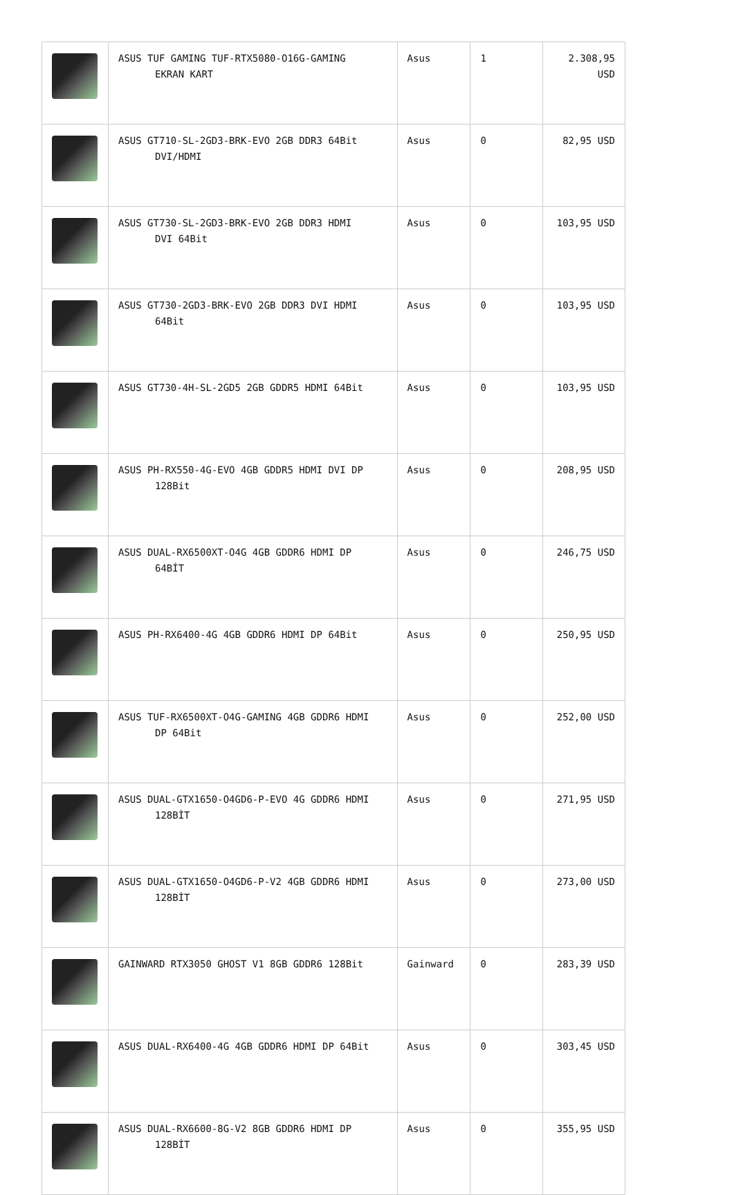| | ASUS TUF GAMING TUF-RTX5080-O16G-GAMING EKRAN KART | Asus | 1 | 2.308,95 USD |
| | ASUS GT710-SL-2GD3-BRK-EVO 2GB DDR3 64Bit DVI/HDMI | Asus | 0 | 82,95 USD |
| | ASUS GT730-SL-2GD3-BRK-EVO 2GB DDR3 HDMI DVI 64Bit | Asus | 0 | 103,95 USD |
| | ASUS GT730-2GD3-BRK-EVO 2GB DDR3 DVI HDMI 64Bit | Asus | 0 | 103,95 USD |
| | ASUS GT730-4H-SL-2GD5 2GB GDDR5 HDMI 64Bit | Asus | 0 | 103,95 USD |
| | ASUS PH-RX550-4G-EVO 4GB GDDR5 HDMI DVI DP 128Bit | Asus | 0 | 208,95 USD |
| | ASUS DUAL-RX6500XT-O4G 4GB GDDR6 HDMI DP 64BİT | Asus | 0 | 246,75 USD |
| | ASUS PH-RX6400-4G 4GB GDDR6 HDMI DP 64Bit | Asus | 0 | 250,95 USD |
| | ASUS TUF-RX6500XT-O4G-GAMING 4GB GDDR6 HDMI DP 64Bit | Asus | 0 | 252,00 USD |
| | ASUS DUAL-GTX1650-O4GD6-P-EVO 4G GDDR6 HDMI 128BİT | Asus | 0 | 271,95 USD |
| | ASUS DUAL-GTX1650-O4GD6-P-V2 4GB GDDR6 HDMI 128BİT | Asus | 0 | 273,00 USD |
| | GAINWARD RTX3050 GHOST V1 8GB GDDR6 128Bit | Gainward | 0 | 283,39 USD |
| | ASUS DUAL-RX6400-4G 4GB GDDR6 HDMI DP 64Bit | Asus | 0 | 303,45 USD |
| | ASUS DUAL-RX6600-8G-V2 8GB GDDR6 HDMI DP 128BİT | Asus | 0 | 355,95 USD |